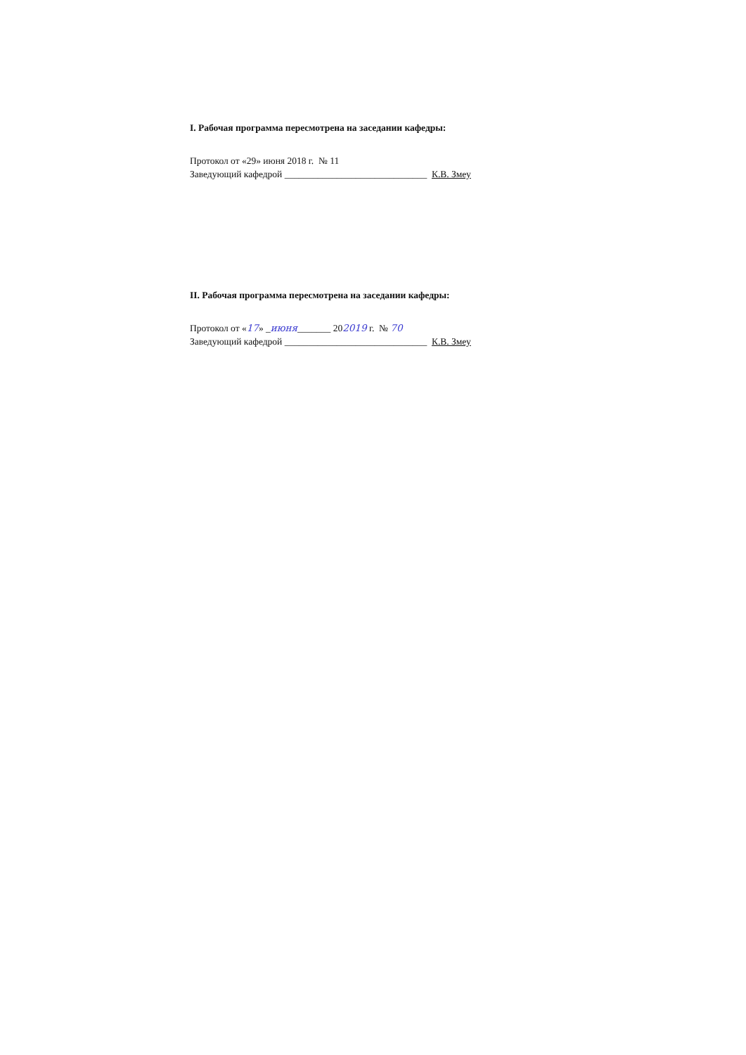I. Рабочая программа пересмотрена на заседании кафедры:
Протокол от «29» июня 2018 г. № 11
Заведующий кафедрой ______________________________ К.В. Змеу
II. Рабочая программа пересмотрена на заседании кафедры:
Протокол от «17» _июня_______ 202019 г. № 70
Заведующий кафедрой ______________________________ К.В. Змеу